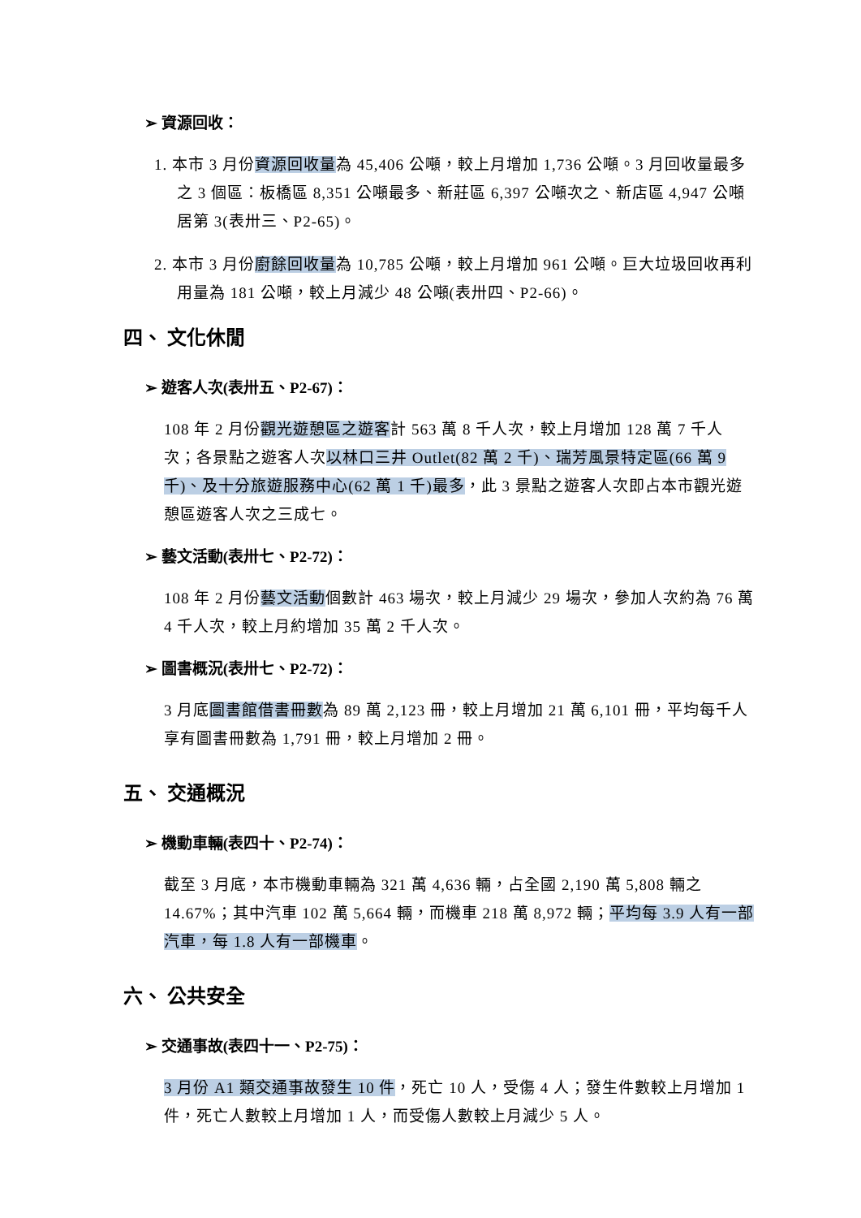➢ 資源回收：
1. 本市 3 月份資源回收量為 45,406 公噸，較上月增加 1,736 公噸。3 月回收量最多之 3 個區：板橋區 8,351 公噸最多、新莊區 6,397 公噸次之、新店區 4,947 公噸居第 3(表卅三、P2-65)。
2. 本市 3 月份廚餘回收量為 10,785 公噸，較上月增加 961 公噸。巨大垃圾回收再利用量為 181 公噸，較上月減少 48 公噸(表卅四、P2-66)。
四、 文化休閒
➢ 遊客人次(表卅五、P2-67)：
108 年 2 月份觀光遊憩區之遊客計 563 萬 8 千人次，較上月增加 128 萬 7 千人次；各景點之遊客人次以林口三井 Outlet(82 萬 2 千)、瑞芳風景特定區(66 萬 9 千)、及十分旅遊服務中心(62 萬 1 千)最多，此 3 景點之遊客人次即占本市觀光遊憩區遊客人次之三成七。
➢ 藝文活動(表卅七、P2-72)：
108 年 2 月份藝文活動個數計 463 場次，較上月減少 29 場次，參加人次約為 76 萬 4 千人次，較上月約增加 35 萬 2 千人次。
➢ 圖書概況(表卅七、P2-72)：
3 月底圖書館借書冊數為 89 萬 2,123 冊，較上月增加 21 萬 6,101 冊，平均每千人享有圖書冊數為 1,791 冊，較上月增加 2 冊。
五、 交通概況
➢ 機動車輛(表四十、P2-74)：
截至 3 月底，本市機動車輛為 321 萬 4,636 輛，占全國 2,190 萬 5,808 輛之 14.67%；其中汽車 102 萬 5,664 輛，而機車 218 萬 8,972 輛；平均每 3.9 人有一部汽車，每 1.8 人有一部機車。
六、 公共安全
➢ 交通事故(表四十一、P2-75)：
3 月份 A1 類交通事故發生 10 件，死亡 10 人，受傷 4 人；發生件數較上月增加 1 件，死亡人數較上月增加 1 人，而受傷人數較上月減少 5 人。